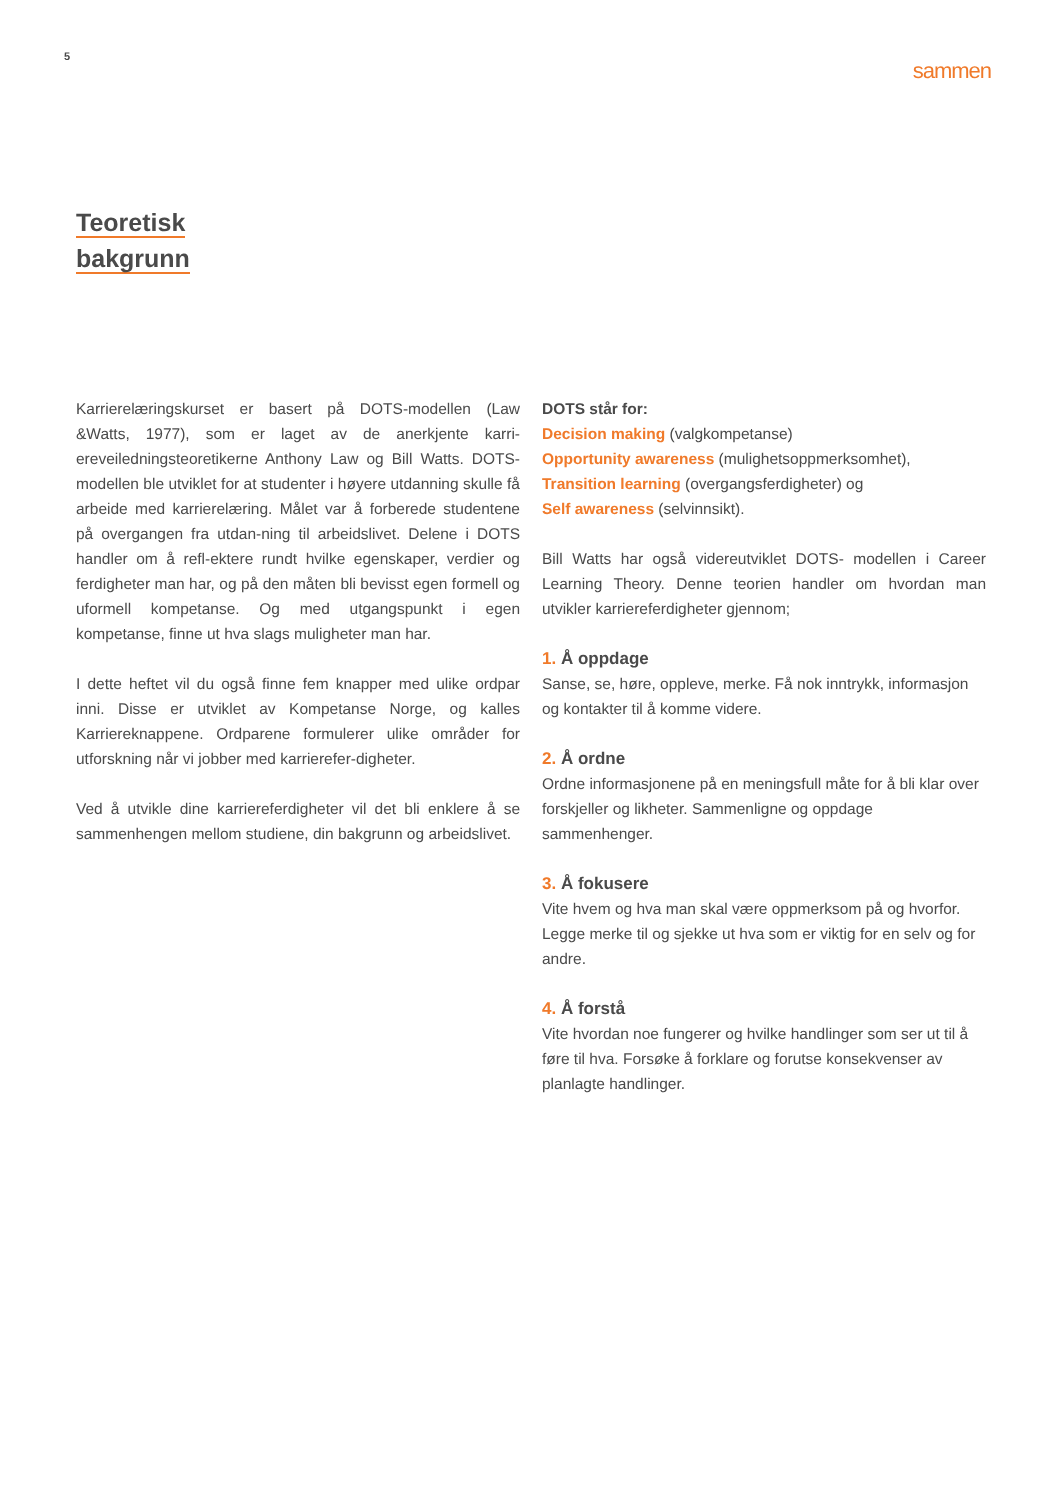5
sammen
Teoretisk
bakgrunn
Karrierelæringskurset er basert på DOTS-modellen (Law &Watts, 1977), som er laget av de anerkjente karri-ereveiledningsteoretikerne Anthony Law og Bill Watts. DOTS-modellen ble utviklet for at studenter i høyere utdanning skulle få arbeide med karrierelæring. Målet var å forberede studentene på overgangen fra utdan-ning til arbeidslivet. Delene i DOTS handler om å refl-ektere rundt hvilke egenskaper, verdier og ferdigheter man har, og på den måten bli bevisst egen formell og uformell kompetanse. Og med utgangspunkt i egen kompetanse, finne ut hva slags muligheter man har.
I dette heftet vil du også finne fem knapper med ulike ordpar inni. Disse er utviklet av Kompetanse Norge, og kalles Karriereknappene. Ordparene formulerer ulike områder for utforskning når vi jobber med karrierefer-digheter.
Ved å utvikle dine karriereferdigheter vil det bli enklere å se sammenhengen mellom studiene, din bakgrunn og arbeidslivet.
DOTS står for:
Decision making (valgkompetanse)
Opportunity awareness (mulighetsoppmerksomhet),
Transition learning (overgangsferdigheter) og
Self awareness (selvinnsikt).
Bill Watts har også videreutviklet DOTS- modellen i Career Learning Theory. Denne teorien handler om hvordan man utvikler karriereferdigheter gjennom;
1. Å oppdage
Sanse, se, høre, oppleve, merke. Få nok inntrykk, informasjon og kontakter til å komme videre.
2. Å ordne
Ordne informasjonene på en meningsfull måte for å bli klar over forskjeller og likheter. Sammenligne og oppdage sammenhenger.
3. Å fokusere
Vite hvem og hva man skal være oppmerksom på og hvorfor. Legge merke til og sjekke ut hva som er viktig for en selv og for andre.
4. Å forstå
Vite hvordan noe fungerer og hvilke handlinger som ser ut til å føre til hva. Forsøke å forklare og forutse konsekvenser av planlagte handlinger.